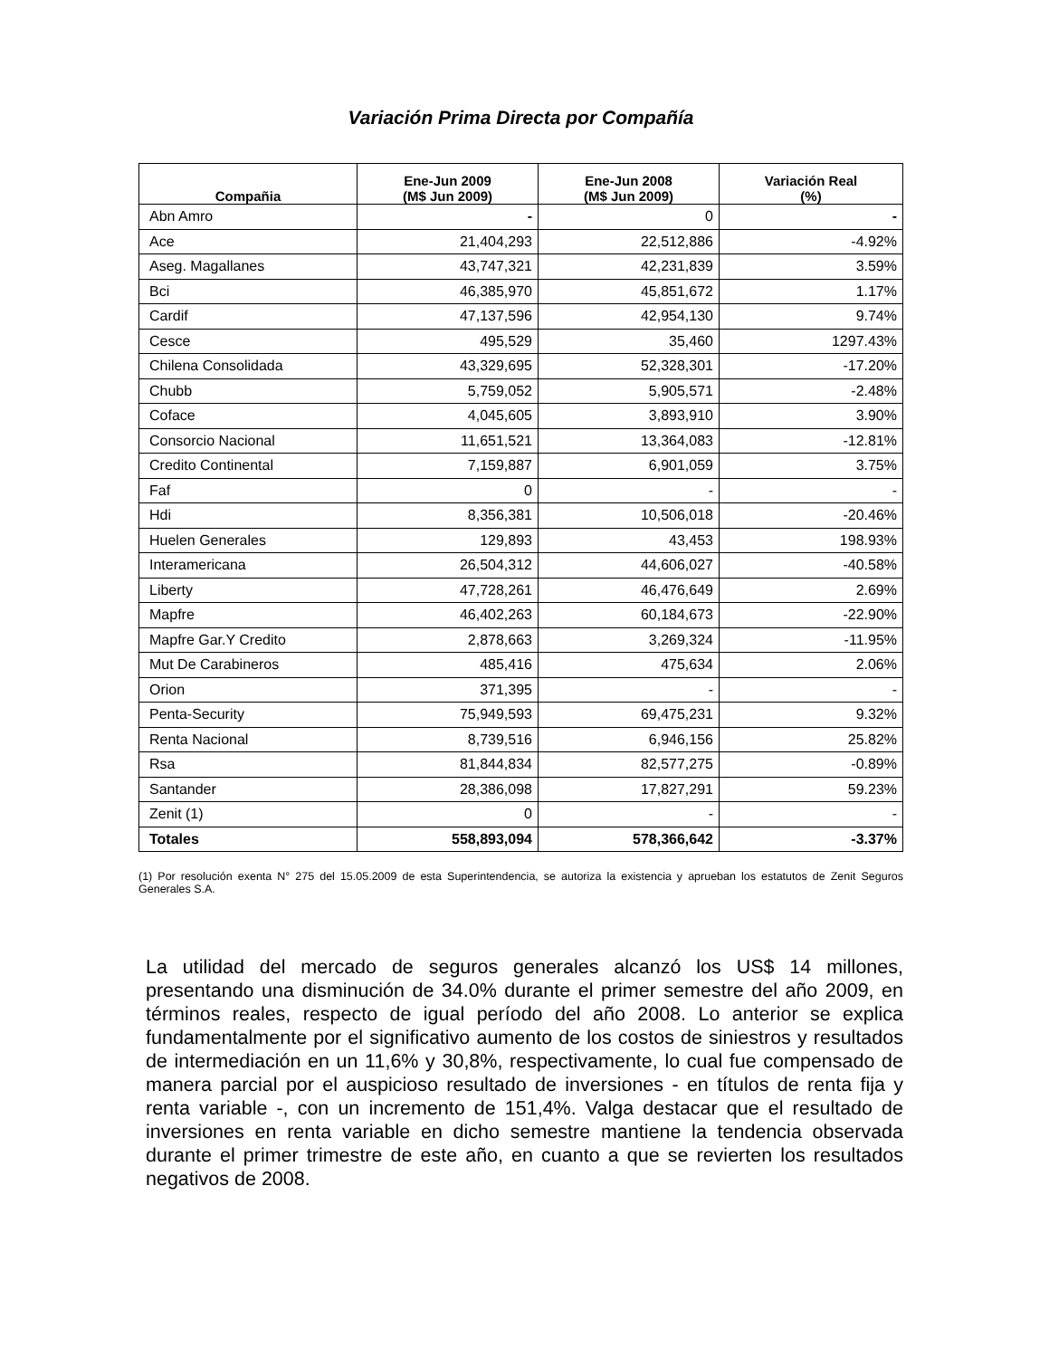Variación Prima Directa por Compañía
| Compañia | Ene-Jun 2009 (M$ Jun 2009) | Ene-Jun 2008 (M$ Jun 2009) | Variación Real (%) |
| --- | --- | --- | --- |
| Abn Amro | - | 0 | - |
| Ace | 21,404,293 | 22,512,886 | -4.92% |
| Aseg. Magallanes | 43,747,321 | 42,231,839 | 3.59% |
| Bci | 46,385,970 | 45,851,672 | 1.17% |
| Cardif | 47,137,596 | 42,954,130 | 9.74% |
| Cesce | 495,529 | 35,460 | 1297.43% |
| Chilena Consolidada | 43,329,695 | 52,328,301 | -17.20% |
| Chubb | 5,759,052 | 5,905,571 | -2.48% |
| Coface | 4,045,605 | 3,893,910 | 3.90% |
| Consorcio Nacional | 11,651,521 | 13,364,083 | -12.81% |
| Credito Continental | 7,159,887 | 6,901,059 | 3.75% |
| Faf | 0 | - | - |
| Hdi | 8,356,381 | 10,506,018 | -20.46% |
| Huelen Generales | 129,893 | 43,453 | 198.93% |
| Interamericana | 26,504,312 | 44,606,027 | -40.58% |
| Liberty | 47,728,261 | 46,476,649 | 2.69% |
| Mapfre | 46,402,263 | 60,184,673 | -22.90% |
| Mapfre Gar.Y Credito | 2,878,663 | 3,269,324 | -11.95% |
| Mut De Carabineros | 485,416 | 475,634 | 2.06% |
| Orion | 371,395 | - | - |
| Penta-Security | 75,949,593 | 69,475,231 | 9.32% |
| Renta Nacional | 8,739,516 | 6,946,156 | 25.82% |
| Rsa | 81,844,834 | 82,577,275 | -0.89% |
| Santander | 28,386,098 | 17,827,291 | 59.23% |
| Zenit (1) | 0 | - | - |
| Totales | 558,893,094 | 578,366,642 | -3.37% |
(1) Por resolución exenta N° 275 del 15.05.2009 de esta Superintendencia, se autoriza la existencia y aprueban los estatutos de Zenit Seguros Generales S.A.
La utilidad del mercado de seguros generales alcanzó los US$ 14 millones, presentando una disminución de 34.0% durante el primer semestre del año 2009, en términos reales, respecto de igual período del año 2008. Lo anterior se explica fundamentalmente por el significativo aumento de los costos de siniestros y resultados de intermediación en un 11,6% y 30,8%, respectivamente, lo cual fue compensado de manera parcial por el auspicioso resultado de inversiones - en títulos de renta fija y renta variable -, con un incremento de 151,4%. Valga destacar que el resultado de inversiones en renta variable en dicho semestre mantiene la tendencia observada durante el primer trimestre de este año, en cuanto a que se revierten los resultados negativos de 2008.